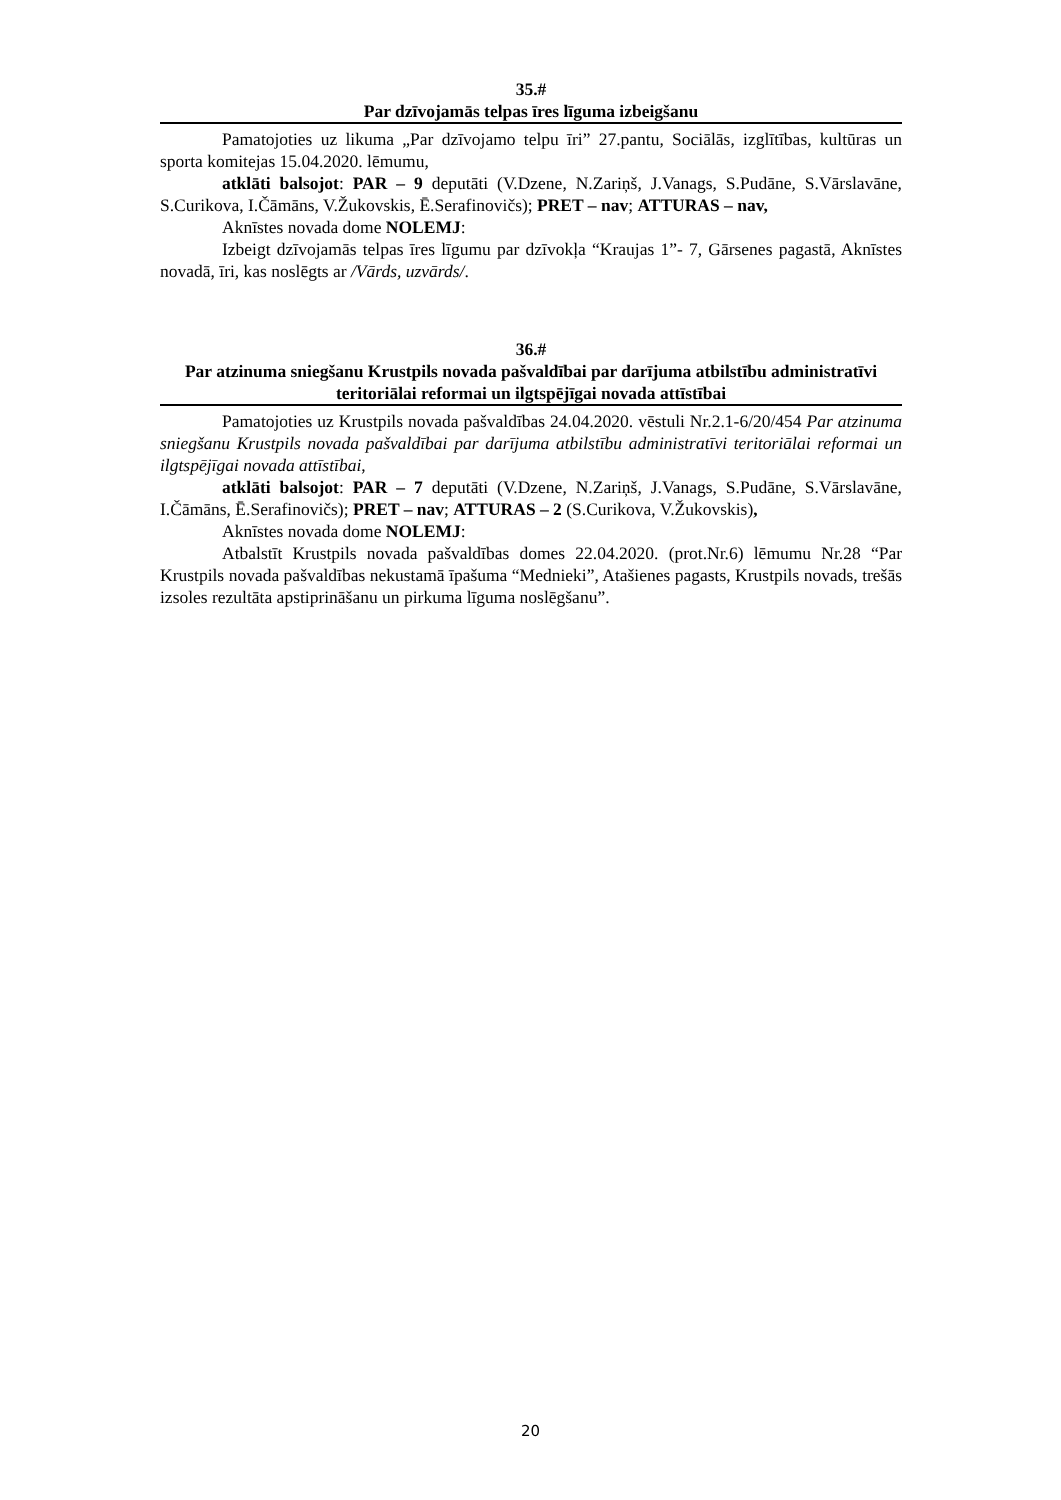35.#
Par dzīvojamās telpas īres līguma izbeigšanu
Pamatojoties uz likuma „Par dzīvojamo telpu īri” 27.pantu, Sociālās, izglītības, kultūras un sporta komitejas 15.04.2020. lēmumu,
atklāti balsojot: PAR – 9 deputāti (V.Dzene, N.Zariņš, J.Vanags, S.Pudāne, S.Vārslavāne, S.Curikova, I.Čāmāns, V.Žukovskis, Ē.Serafinovičs); PRET – nav; ATTURAS – nav,
Aknīstes novada dome NOLEMJ:
Izbeigt dzīvojamās telpas īres līgumu par dzīvokļa “Kraujas 1”- 7, Gārsenes pagastā, Aknīstes novadā, īri, kas noslēgts ar /Vārds, uzvārds/.
36.#
Par atzinuma sniegšanu Krustpils novada pašvaldībai par darījuma atbilstību administratīvi teritoriālai reformai un ilgtspējīgai novada attīstībai
Pamatojoties uz Krustpils novada pašvaldības 24.04.2020. vēstuli Nr.2.1-6/20/454 Par atzinuma sniegšanu Krustpils novada pašvaldībai par darījuma atbilstību administratīvi teritoriālai reformai un ilgtspējīgai novada attīstībai,
atklāti balsojot: PAR – 7 deputāti (V.Dzene, N.Zariņš, J.Vanags, S.Pudāne, S.Vārslavāne, I.Čāmāns, Ē.Serafinovičs); PRET – nav; ATTURAS – 2 (S.Curikova, V.Žukovskis),
Aknīstes novada dome NOLEMJ:
Atbalstīt Krustpils novada pašvaldības domes 22.04.2020. (prot.Nr.6) lēmumu Nr.28 “Par Krustpils novada pašvaldības nekustamā īpašuma “Mednieki”, Atašienes pagasts, Krustpils novads, trešās izsoles rezultāta apstiprināšanu un pirkuma līguma noslēgšanu”.
20